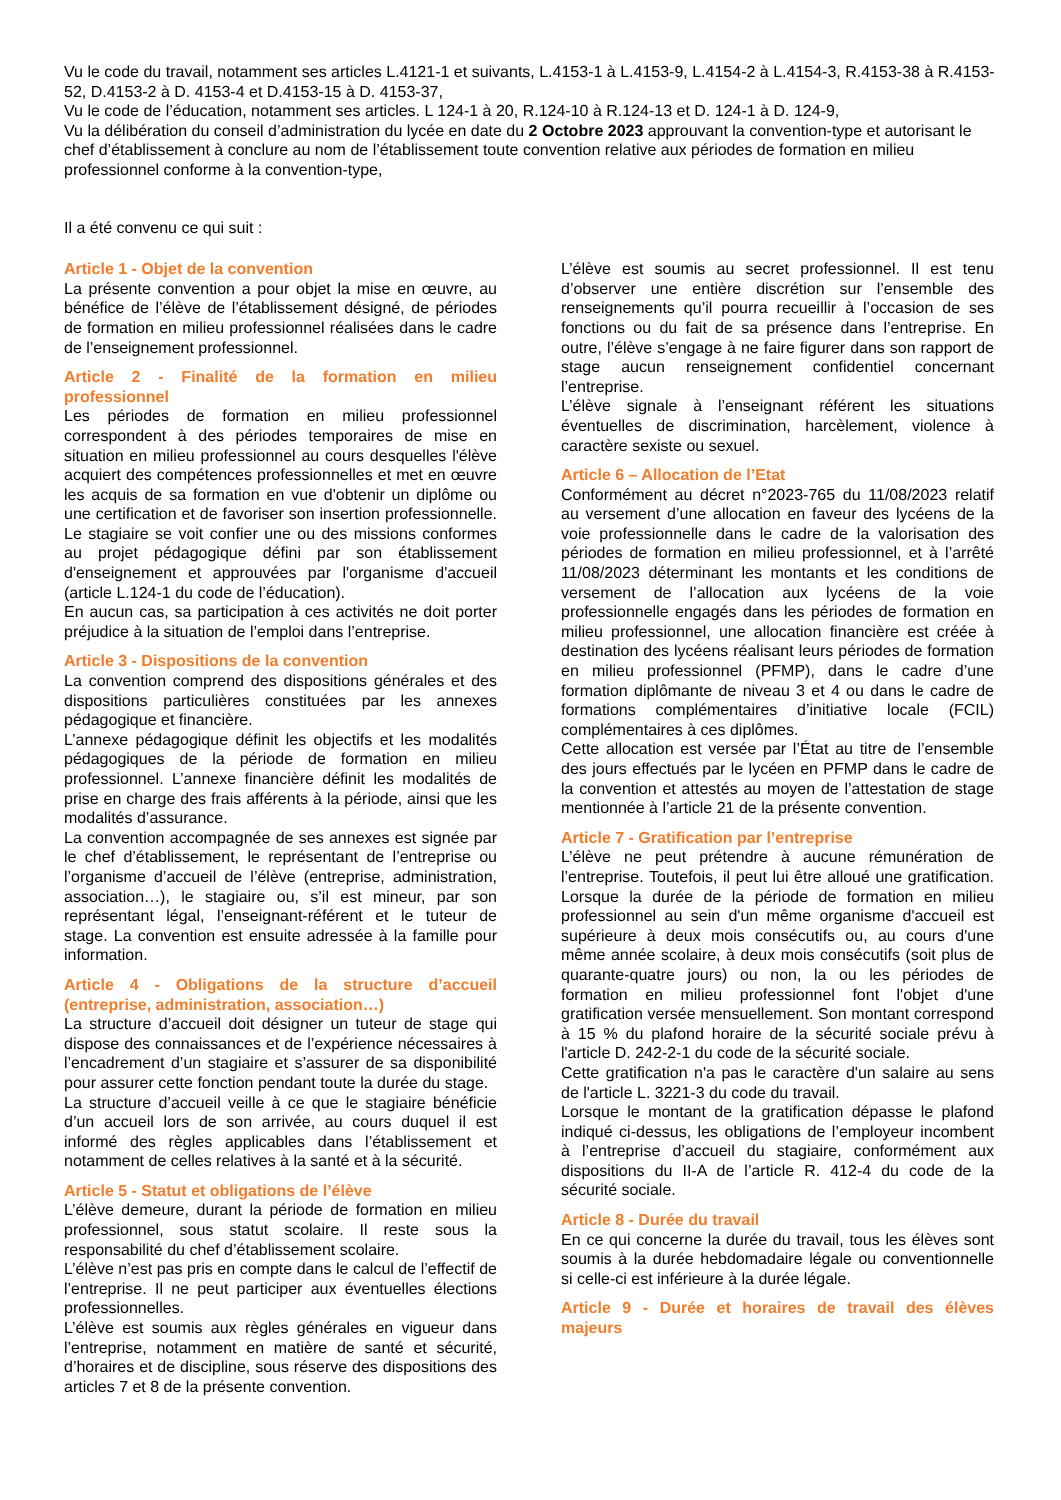Vu le code du travail, notamment ses articles L.4121-1 et suivants, L.4153-1 à L.4153-9, L.4154-2 à L.4154-3, R.4153-38 à R.4153-52, D.4153-2 à D. 4153-4 et D.4153-15 à D. 4153-37,
Vu le code de l’éducation, notamment ses articles. L 124-1 à 20, R.124-10 à R.124-13 et D. 124-1 à D. 124-9,
Vu la délibération du conseil d’administration du lycée en date du 2 Octobre 2023 approuvant la convention-type et autorisant le chef d’établissement à conclure au nom de l’établissement toute convention relative aux périodes de formation en milieu professionnel conforme à la convention-type,
Il a été convenu ce qui suit :
Article 1 - Objet de la convention
La présente convention a pour objet la mise en œuvre, au bénéfice de l’élève de l’établissement désigné, de périodes de formation en milieu professionnel réalisées dans le cadre de l’enseignement professionnel.
Article 2 - Finalité de la formation en milieu professionnel
Les périodes de formation en milieu professionnel correspondent à des périodes temporaires de mise en situation en milieu professionnel au cours desquelles l'élève acquiert des compétences professionnelles et met en œuvre les acquis de sa formation en vue d'obtenir un diplôme ou une certification et de favoriser son insertion professionnelle. Le stagiaire se voit confier une ou des missions conformes au projet pédagogique défini par son établissement d'enseignement et approuvées par l'organisme d'accueil (article L.124-1 du code de l’éducation).
En aucun cas, sa participation à ces activités ne doit porter préjudice à la situation de l’emploi dans l’entreprise.
Article 3 - Dispositions de la convention
La convention comprend des dispositions générales et des dispositions particulières constituées par les annexes pédagogique et financière.
L’annexe pédagogique définit les objectifs et les modalités pédagogiques de la période de formation en milieu professionnel. L’annexe financière définit les modalités de prise en charge des frais afférents à la période, ainsi que les modalités d’assurance.
La convention accompagnée de ses annexes est signée par le chef d’établissement, le représentant de l’entreprise ou l’organisme d’accueil de l’élève (entreprise, administration, association…), le stagiaire ou, s’il est mineur, par son représentant légal, l’enseignant-référent et le tuteur de stage. La convention est ensuite adressée à la famille pour information.
Article 4 - Obligations de la structure d’accueil (entreprise, administration, association…)
La structure d’accueil doit désigner un tuteur de stage qui dispose des connaissances et de l’expérience nécessaires à l’encadrement d’un stagiaire et s’assurer de sa disponibilité pour assurer cette fonction pendant toute la durée du stage.
La structure d’accueil veille à ce que le stagiaire bénéficie d’un accueil lors de son arrivée, au cours duquel il est informé des règles applicables dans l’établissement et notamment de celles relatives à la santé et à la sécurité.
Article 5 - Statut et obligations de l’élève
L’élève demeure, durant la période de formation en milieu professionnel, sous statut scolaire. Il reste sous la responsabilité du chef d’établissement scolaire.
L’élève n’est pas pris en compte dans le calcul de l’effectif de l’entreprise. Il ne peut participer aux éventuelles élections professionnelles.
L’élève est soumis aux règles générales en vigueur dans l’entreprise, notamment en matière de santé et sécurité, d’horaires et de discipline, sous réserve des dispositions des articles 7 et 8 de la présente convention.
L’élève est soumis au secret professionnel. Il est tenu d’observer une entière discrétion sur l’ensemble des renseignements qu’il pourra recueillir à l’occasion de ses fonctions ou du fait de sa présence dans l’entreprise. En outre, l’élève s’engage à ne faire figurer dans son rapport de stage aucun renseignement confidentiel concernant l’entreprise.
L’élève signale à l’enseignant référent les situations éventuelles de discrimination, harcèlement, violence à caractère sexiste ou sexuel.
Article 6 – Allocation de l’Etat
Conformément au décret n°2023-765 du 11/08/2023 relatif au versement d’une allocation en faveur des lycéens de la voie professionnelle dans le cadre de la valorisation des périodes de formation en milieu professionnel, et à l’arrêté 11/08/2023 déterminant les montants et les conditions de versement de l’allocation aux lycéens de la voie professionnelle engagés dans les périodes de formation en milieu professionnel, une allocation financière est créée à destination des lycéens réalisant leurs périodes de formation en milieu professionnel (PFMP), dans le cadre d’une formation diplômante de niveau 3 et 4 ou dans le cadre de formations complémentaires d’initiative locale (FCIL) complémentaires à ces diplômes.
Cette allocation est versée par l’État au titre de l’ensemble des jours effectués par le lycéen en PFMP dans le cadre de la convention et attestés au moyen de l’attestation de stage mentionnée à l’article 21 de la présente convention.
Article 7 - Gratification par l’entreprise
L’élève ne peut prétendre à aucune rémunération de l’entreprise. Toutefois, il peut lui être alloué une gratification. Lorsque la durée de la période de formation en milieu professionnel au sein d'un même organisme d'accueil est supérieure à deux mois consécutifs ou, au cours d'une même année scolaire, à deux mois consécutifs (soit plus de quarante-quatre jours) ou non, la ou les périodes de formation en milieu professionnel font l'objet d'une gratification versée mensuellement. Son montant correspond à 15 % du plafond horaire de la sécurité sociale prévu à l'article D. 242-2-1 du code de la sécurité sociale.
Cette gratification n'a pas le caractère d'un salaire au sens de l'article L. 3221-3 du code du travail.
Lorsque le montant de la gratification dépasse le plafond indiqué ci-dessus, les obligations de l’employeur incombent à l’entreprise d’accueil du stagiaire, conformément aux dispositions du II-A de l’article R. 412-4 du code de la sécurité sociale.
Article 8 - Durée du travail
En ce qui concerne la durée du travail, tous les élèves sont soumis à la durée hebdomadaire légale ou conventionnelle si celle-ci est inférieure à la durée légale.
Article 9 - Durée et horaires de travail des élèves majeurs